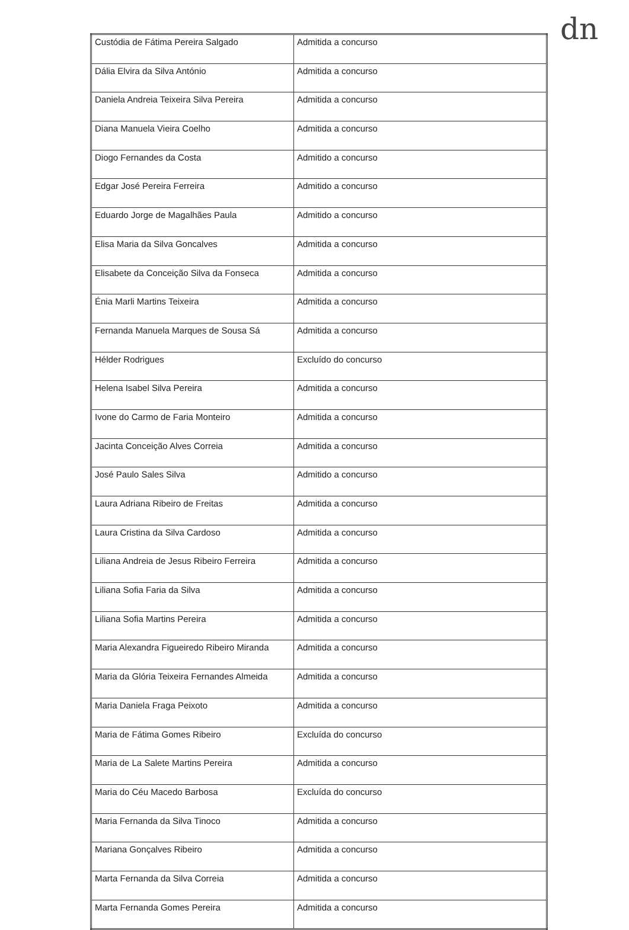dn
| Custódia de Fátima Pereira Salgado | Admitida a concurso |
| Dália Elvira da Silva António | Admitida a concurso |
| Daniela Andreia Teixeira Silva Pereira | Admitida a concurso |
| Diana Manuela Vieira Coelho | Admitida a concurso |
| Diogo Fernandes da Costa | Admitido a concurso |
| Edgar José Pereira Ferreira | Admitido a concurso |
| Eduardo Jorge de Magalhães Paula | Admitido a concurso |
| Elisa Maria da Silva Goncalves | Admitida a concurso |
| Elisabete da Conceição Silva da Fonseca | Admitida a concurso |
| Énia Marli Martins Teixeira | Admitida a concurso |
| Fernanda Manuela Marques de Sousa Sá | Admitida a concurso |
| Hélder Rodrigues | Excluído do concurso |
| Helena Isabel Silva Pereira | Admitida a concurso |
| Ivone do Carmo de Faria Monteiro | Admitida a concurso |
| Jacinta Conceição Alves Correia | Admitida a concurso |
| José Paulo Sales Silva | Admitido a concurso |
| Laura Adriana Ribeiro de Freitas | Admitida a concurso |
| Laura Cristina da Silva Cardoso | Admitida a concurso |
| Liliana Andreia de Jesus Ribeiro Ferreira | Admitida a concurso |
| Liliana Sofia Faria da Silva | Admitida a concurso |
| Liliana Sofia Martins Pereira | Admitida a concurso |
| Maria Alexandra Figueiredo Ribeiro Miranda | Admitida a concurso |
| Maria da Glória Teixeira Fernandes Almeida | Admitida a concurso |
| Maria Daniela Fraga Peixoto | Admitida a concurso |
| Maria de Fátima Gomes Ribeiro | Excluída do concurso |
| Maria de La Salete Martins Pereira | Admitida a concurso |
| Maria do Céu Macedo Barbosa | Excluída do concurso |
| Maria Fernanda da Silva Tinoco | Admitida a concurso |
| Mariana Gonçalves Ribeiro | Admitida a concurso |
| Marta Fernanda da Silva Correia | Admitida a concurso |
| Marta Fernanda Gomes Pereira | Admitida a concurso |